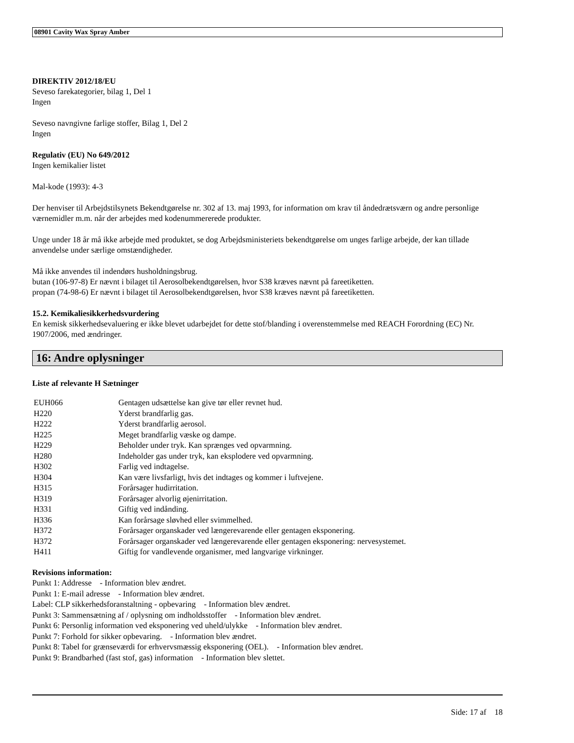08901 Cavity Wax Spray Amber
DIREKTIV 2012/18/EU
Seveso farekategorier, bilag 1, Del 1
Ingen
Seveso navngivne farlige stoffer, Bilag 1, Del 2
Ingen
Regulativ (EU) No 649/2012
Ingen kemikalier listet
Mal-kode (1993): 4-3
Der henviser til Arbejdstilsynets Bekendtgørelse nr. 302 af 13. maj 1993, for information om krav til åndedrætsværn og andre personlige værnemidler m.m. når der arbejdes med kodenummererede produkter.
Unge under 18 år må ikke arbejde med produktet, se dog Arbejdsministeriets bekendtgørelse om unges farlige arbejde, der kan tillade anvendelse under særlige omstændigheder.
Må ikke anvendes til indendørs husholdningsbrug.
butan (106-97-8) Er nævnt i bilaget til Aerosolbekendtgørelsen, hvor S38 kræves nævnt på fareetiketten.
propan (74-98-6) Er nævnt i bilaget til Aerosolbekendtgørelsen, hvor S38 kræves nævnt på fareetiketten.
15.2. Kemikaliesikkerhedsvurdering
En kemisk sikkerhedsevaluering er ikke blevet udarbejdet for dette stof/blanding i overenstemmelse med REACH Forordning (EC) Nr. 1907/2006, med ændringer.
16: Andre oplysninger
Liste af relevante H Sætninger
| EUH066 | Gentagen udsættelse kan give tør eller revnet hud. |
| H220 | Yderst brandfarlig gas. |
| H222 | Yderst brandfarlig aerosol. |
| H225 | Meget brandfarlig væske og dampe. |
| H229 | Beholder under tryk. Kan sprænges ved opvarmning. |
| H280 | Indeholder gas under tryk, kan eksplodere ved opvarmning. |
| H302 | Farlig ved indtagelse. |
| H304 | Kan være livsfarligt, hvis det indtages og kommer i luftvejene. |
| H315 | Forårsager hudirritation. |
| H319 | Forårsager alvorlig øjenirritation. |
| H331 | Giftig ved indånding. |
| H336 | Kan forårsage sløvhed eller svimmelhed. |
| H372 | Forårsager organskader ved længerevarende eller gentagen eksponering. |
| H372 | Forårsager organskader ved længerevarende eller gentagen eksponering: nervesystemet. |
| H411 | Giftig for vandlevende organismer, med langvarige virkninger. |
Revisions information:
Punkt 1: Addresse - Information blev ændret.
Punkt 1: E-mail adresse - Information blev ændret.
Label: CLP sikkerhedsforanstaltning - opbevaring - Information blev ændret.
Punkt 3: Sammensætning af / oplysning om indholdsstoffer - Information blev ændret.
Punkt 6: Personlig information ved eksponering ved uheld/ulykke - Information blev ændret.
Punkt 7: Forhold for sikker opbevaring. - Information blev ændret.
Punkt 8: Tabel for grænseværdi for erhvervsmæssig eksponering (OEL). - Information blev ændret.
Punkt 9: Brandbarhed (fast stof, gas) information - Information blev slettet.
Side: 17 af 18